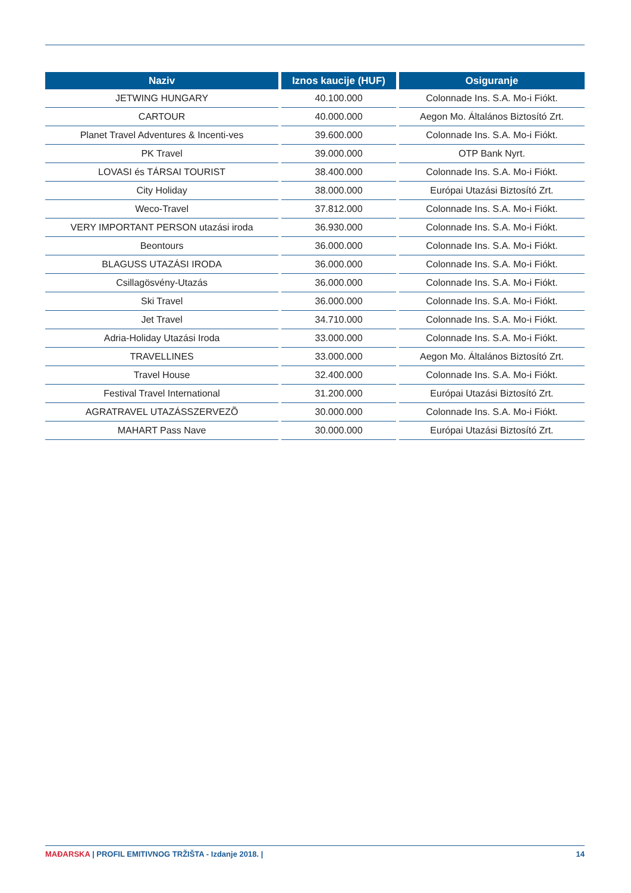| Naziv | Iznos kaucije (HUF) | Osiguranje |
| --- | --- | --- |
| JETWING HUNGARY | 40.100.000 | Colonnade Ins. S.A. Mo-i Fiókt. |
| CARTOUR | 40.000.000 | Aegon Mo. Általános Biztosító Zrt. |
| Planet Travel Adventures & Incenti-ves | 39.600.000 | Colonnade Ins. S.A. Mo-i Fiókt. |
| PK Travel | 39.000.000 | OTP Bank Nyrt. |
| LOVASI és TÁRSAI TOURIST | 38.400.000 | Colonnade Ins. S.A. Mo-i Fiókt. |
| City Holiday | 38.000.000 | Európai Utazási Biztosító Zrt. |
| Weco-Travel | 37.812.000 | Colonnade Ins. S.A. Mo-i Fiókt. |
| VERY IMPORTANT PERSON utazási iroda | 36.930.000 | Colonnade Ins. S.A. Mo-i Fiókt. |
| Beontours | 36.000.000 | Colonnade Ins. S.A. Mo-i Fiókt. |
| BLAGUSS UTAZÁSI IRODA | 36.000.000 | Colonnade Ins. S.A. Mo-i Fiókt. |
| Csillagösvény-Utazás | 36.000.000 | Colonnade Ins. S.A. Mo-i Fiókt. |
| Ski Travel | 36.000.000 | Colonnade Ins. S.A. Mo-i Fiókt. |
| Jet Travel | 34.710.000 | Colonnade Ins. S.A. Mo-i Fiókt. |
| Adria-Holiday Utazási Iroda | 33.000.000 | Colonnade Ins. S.A. Mo-i Fiókt. |
| TRAVELLINES | 33.000.000 | Aegon Mo. Általános Biztosító Zrt. |
| Travel House | 32.400.000 | Colonnade Ins. S.A. Mo-i Fiókt. |
| Festival Travel International | 31.200.000 | Európai Utazási Biztosító Zrt. |
| AGRATRAVEL UTAZÁSSZERVEZÕ | 30.000.000 | Colonnade Ins. S.A. Mo-i Fiókt. |
| MAHART Pass Nave | 30.000.000 | Európai Utazási Biztosító Zrt. |
MAĐARSKA | PROFIL EMITIVNOG TRŽIŠTA - Izdanje 2018. | 14